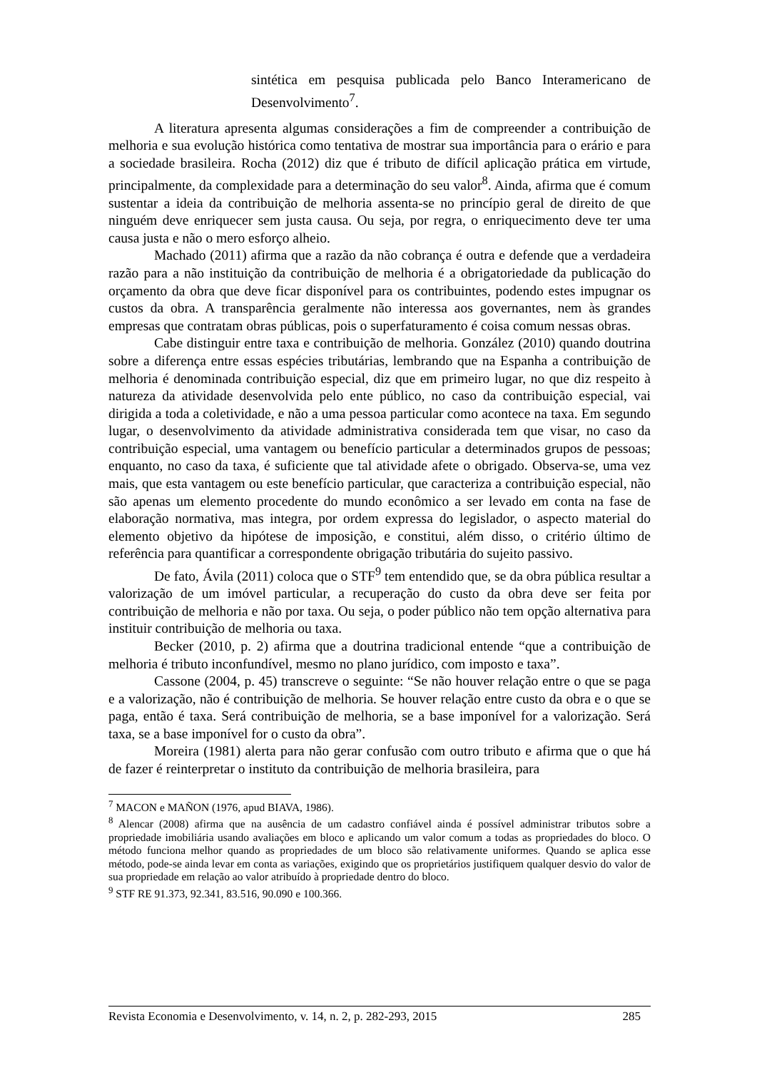sintética em pesquisa publicada pelo Banco Interamericano de Desenvolvimento<sup>7</sup>.
A literatura apresenta algumas considerações a fim de compreender a contribuição de melhoria e sua evolução histórica como tentativa de mostrar sua importância para o erário e para a sociedade brasileira. Rocha (2012) diz que é tributo de difícil aplicação prática em virtude, principalmente, da complexidade para a determinação do seu valor<sup>8</sup>. Ainda, afirma que é comum sustentar a ideia da contribuição de melhoria assenta-se no princípio geral de direito de que ninguém deve enriquecer sem justa causa. Ou seja, por regra, o enriquecimento deve ter uma causa justa e não o mero esforço alheio.
Machado (2011) afirma que a razão da não cobrança é outra e defende que a verdadeira razão para a não instituição da contribuição de melhoria é a obrigatoriedade da publicação do orçamento da obra que deve ficar disponível para os contribuintes, podendo estes impugnar os custos da obra. A transparência geralmente não interessa aos governantes, nem às grandes empresas que contratam obras públicas, pois o superfaturamento é coisa comum nessas obras.
Cabe distinguir entre taxa e contribuição de melhoria. González (2010) quando doutrina sobre a diferença entre essas espécies tributárias, lembrando que na Espanha a contribuição de melhoria é denominada contribuição especial, diz que em primeiro lugar, no que diz respeito à natureza da atividade desenvolvida pelo ente público, no caso da contribuição especial, vai dirigida a toda a coletividade, e não a uma pessoa particular como acontece na taxa. Em segundo lugar, o desenvolvimento da atividade administrativa considerada tem que visar, no caso da contribuição especial, uma vantagem ou benefício particular a determinados grupos de pessoas; enquanto, no caso da taxa, é suficiente que tal atividade afete o obrigado. Observa-se, uma vez mais, que esta vantagem ou este benefício particular, que caracteriza a contribuição especial, não são apenas um elemento procedente do mundo econômico a ser levado em conta na fase de elaboração normativa, mas integra, por ordem expressa do legislador, o aspecto material do elemento objetivo da hipótese de imposição, e constitui, além disso, o critério último de referência para quantificar a correspondente obrigação tributária do sujeito passivo.
De fato, Ávila (2011) coloca que o STF<sup>9</sup> tem entendido que, se da obra pública resultar a valorização de um imóvel particular, a recuperação do custo da obra deve ser feita por contribuição de melhoria e não por taxa. Ou seja, o poder público não tem opção alternativa para instituir contribuição de melhoria ou taxa.
Becker (2010, p. 2) afirma que a doutrina tradicional entende “que a contribuição de melhoria é tributo inconfundível, mesmo no plano jurídico, com imposto e taxa”.
Cassone (2004, p. 45) transcreve o seguinte: “Se não houver relação entre o que se paga e a valorização, não é contribuição de melhoria. Se houver relação entre custo da obra e o que se paga, então é taxa. Será contribuição de melhoria, se a base imponível for a valorização. Será taxa, se a base imponível for o custo da obra”.
Moreira (1981) alerta para não gerar confusão com outro tributo e afirma que o que há de fazer é reinterpretar o instituto da contribuição de melhoria brasileira, para
<sup>7</sup> MACON e MAÑON (1976, apud BIAVA, 1986).
<sup>8</sup> Alencar (2008) afirma que na ausência de um cadastro confiável ainda é possível administrar tributos sobre a propriedade imobiliária usando avaliações em bloco e aplicando um valor comum a todas as propriedades do bloco. O método funciona melhor quando as propriedades de um bloco são relativamente uniformes. Quando se aplica esse método, pode-se ainda levar em conta as variações, exigindo que os proprietários justifiquem qualquer desvio do valor de sua propriedade em relação ao valor atribuído à propriedade dentro do bloco.
<sup>9</sup> STF RE 91.373, 92.341, 83.516, 90.090 e 100.366.
Revista Economia e Desenvolvimento, v. 14, n. 2, p. 282-293, 2015 285